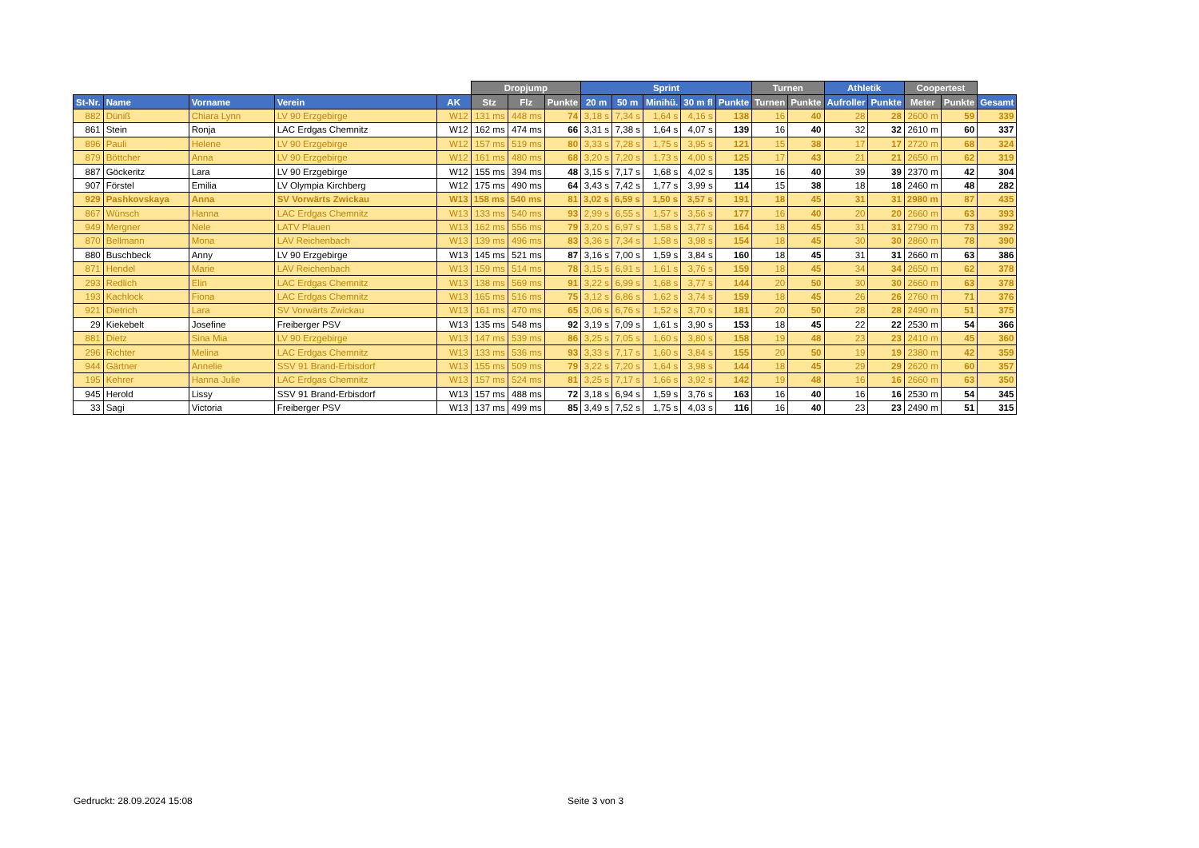| | | | | | Dropjump | | | Sprint | | | | | Turnen | | Athletik | | Coopertest | | |
| --- | --- | --- | --- | --- | --- | --- | --- | --- | --- | --- | --- | --- | --- | --- | --- | --- | --- | --- | --- |
| St-Nr. | Name | Vorname | Verein | AK | Stz | Flz | Punkte | 20 m | 50 m | Minihü. | 30 m fl | Punkte | Turnen | Punkte | Aufroller | Punkte | Meter | Punkte | Gesamt |
| 882 | Düniß | Chiara Lynn | LV 90 Erzgebirge | W12 | 131 ms | 448 ms | 74 | 3,18 s | 7,34 s | 1,64 s | 4,16 s | 138 | 16 | 40 | 28 | 28 | 2600 m | 59 | 339 |
| 861 | Stein | Ronja | LAC Erdgas Chemnitz | W12 | 162 ms | 474 ms | 66 | 3,31 s | 7,38 s | 1,64 s | 4,07 s | 139 | 16 | 40 | 32 | 32 | 2610 m | 60 | 337 |
| 896 | Pauli | Helene | LV 90 Erzgebirge | W12 | 157 ms | 519 ms | 80 | 3,33 s | 7,28 s | 1,75 s | 3,95 s | 121 | 15 | 38 | 17 | 17 | 2720 m | 68 | 324 |
| 879 | Böttcher | Anna | LV 90 Erzgebirge | W12 | 161 ms | 480 ms | 68 | 3,20 s | 7,20 s | 1,73 s | 4,00 s | 125 | 17 | 43 | 21 | 21 | 2650 m | 62 | 319 |
| 887 | Göckeritz | Lara | LV 90 Erzgebirge | W12 | 155 ms | 394 ms | 48 | 3,15 s | 7,17 s | 1,68 s | 4,02 s | 135 | 16 | 40 | 39 | 39 | 2370 m | 42 | 304 |
| 907 | Förstel | Emilia | LV Olympia Kirchberg | W12 | 175 ms | 490 ms | 64 | 3,43 s | 7,42 s | 1,77 s | 3,99 s | 114 | 15 | 38 | 18 | 18 | 2460 m | 48 | 282 |
| 929 | Pashkovskaya | Anna | SV Vorwärts Zwickau | W13 | 158 ms | 540 ms | 81 | 3,02 s | 6,59 s | 1,50 s | 3,57 s | 191 | 18 | 45 | 31 | 31 | 2980 m | 87 | 435 |
| 867 | Wünsch | Hanna | LAC Erdgas Chemnitz | W13 | 133 ms | 540 ms | 93 | 2,99 s | 6,55 s | 1,57 s | 3,56 s | 177 | 16 | 40 | 20 | 20 | 2660 m | 63 | 393 |
| 949 | Mergner | Nele | LATV Plauen | W13 | 162 ms | 556 ms | 79 | 3,20 s | 6,97 s | 1,58 s | 3,77 s | 164 | 18 | 45 | 31 | 31 | 2790 m | 73 | 392 |
| 870 | Bellmann | Mona | LAV Reichenbach | W13 | 139 ms | 496 ms | 83 | 3,36 s | 7,34 s | 1,58 s | 3,98 s | 154 | 18 | 45 | 30 | 30 | 2860 m | 78 | 390 |
| 880 | Buschbeck | Anny | LV 90 Erzgebirge | W13 | 145 ms | 521 ms | 87 | 3,16 s | 7,00 s | 1,59 s | 3,84 s | 160 | 18 | 45 | 31 | 31 | 2660 m | 63 | 386 |
| 871 | Hendel | Marie | LAV Reichenbach | W13 | 159 ms | 514 ms | 78 | 3,15 s | 6,91 s | 1,61 s | 3,76 s | 159 | 18 | 45 | 34 | 34 | 2650 m | 62 | 378 |
| 293 | Redlich | Elin | LAC Erdgas Chemnitz | W13 | 138 ms | 569 ms | 91 | 3,22 s | 6,99 s | 1,68 s | 3,77 s | 144 | 20 | 50 | 30 | 30 | 2660 m | 63 | 378 |
| 193 | Kachlock | Fiona | LAC Erdgas Chemnitz | W13 | 165 ms | 516 ms | 75 | 3,12 s | 6,86 s | 1,62 s | 3,74 s | 159 | 18 | 45 | 26 | 26 | 2760 m | 71 | 376 |
| 921 | Dietrich | Lara | SV Vorwärts Zwickau | W13 | 161 ms | 470 ms | 65 | 3,06 s | 6,76 s | 1,52 s | 3,70 s | 181 | 20 | 50 | 28 | 28 | 2490 m | 51 | 375 |
| 29 | Kiekebelt | Josefine | Freiberger PSV | W13 | 135 ms | 548 ms | 92 | 3,19 s | 7,09 s | 1,61 s | 3,90 s | 153 | 18 | 45 | 22 | 22 | 2530 m | 54 | 366 |
| 881 | Dietz | Sina Mia | LV 90 Erzgebirge | W13 | 147 ms | 539 ms | 86 | 3,25 s | 7,05 s | 1,60 s | 3,80 s | 158 | 19 | 48 | 23 | 23 | 2410 m | 45 | 360 |
| 296 | Richter | Melina | LAC Erdgas Chemnitz | W13 | 133 ms | 536 ms | 93 | 3,33 s | 7,17 s | 1,60 s | 3,84 s | 155 | 20 | 50 | 19 | 19 | 2380 m | 42 | 359 |
| 944 | Gärtner | Annelie | SSV 91 Brand-Erbisdorf | W13 | 155 ms | 509 ms | 79 | 3,22 s | 7,20 s | 1,64 s | 3,98 s | 144 | 18 | 45 | 29 | 29 | 2620 m | 60 | 357 |
| 195 | Kehrer | Hanna Julie | LAC Erdgas Chemnitz | W13 | 157 ms | 524 ms | 81 | 3,25 s | 7,17 s | 1,66 s | 3,92 s | 142 | 19 | 48 | 16 | 16 | 2660 m | 63 | 350 |
| 945 | Herold | Lissy | SSV 91 Brand-Erbisdorf | W13 | 157 ms | 488 ms | 72 | 3,18 s | 6,94 s | 1,59 s | 3,76 s | 163 | 16 | 40 | 16 | 16 | 2530 m | 54 | 345 |
| 33 | Sagi | Victoria | Freiberger PSV | W13 | 137 ms | 499 ms | 85 | 3,49 s | 7,52 s | 1,75 s | 4,03 s | 116 | 16 | 40 | 23 | 23 | 2490 m | 51 | 315 |
Gedruckt: 28.09.2024 15:08 Seite 3 von 3